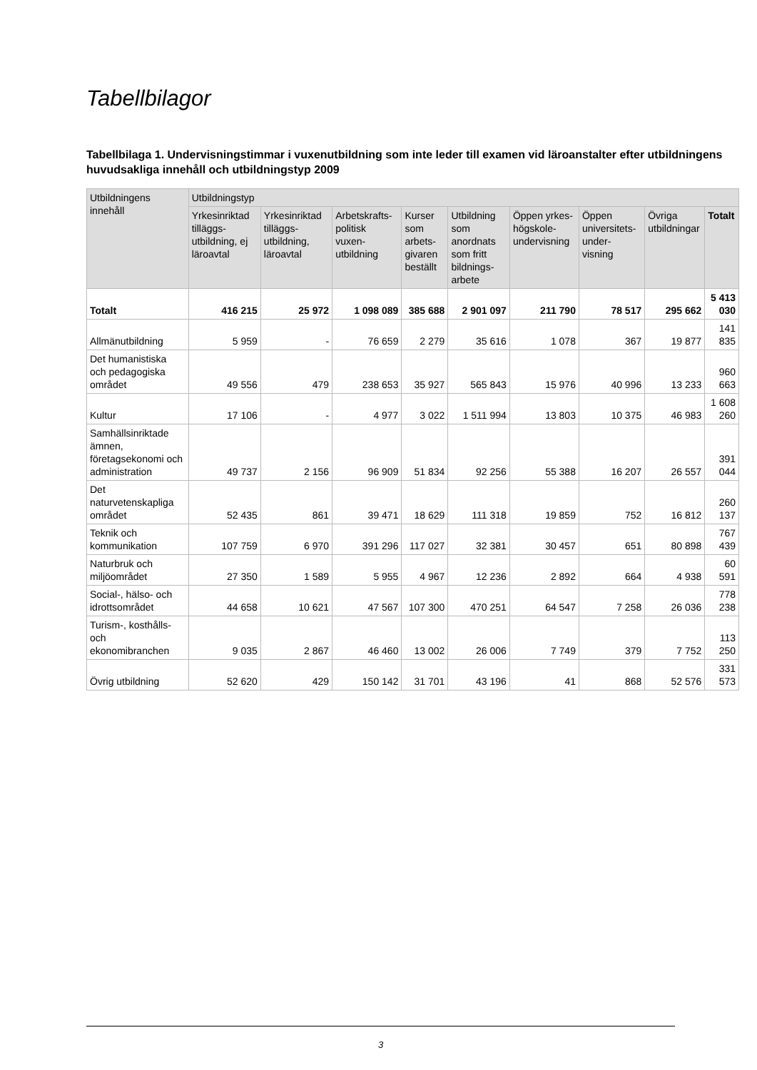Tabellbilagor
Tabellbilaga 1. Undervisningstimmar i vuxenutbildning som inte leder till examen vid läroanstalter efter utbildningens huvudsakliga innehåll och utbildningstyp 2009
| Utbildningens innehåll | Utbildningstyp | | | | | | | | |
| --- | --- | --- | --- | --- | --- | --- | --- | --- | --- |
| | Yrkesinriktad tilläggs-utbildning, ej läroavtal | Yrkesinriktad tilläggs-utbildning, läroavtal | Arbetskrafts-politisk vuxen-utbildning | Kurser som arbets-givaren beställt | Utbildning som anordnats som fritt bildnings-arbete | Öppen yrkes-högskole-undervisning | Öppen universitets-under-visning | Övriga utbildningar | Totalt |
| Totalt | 416 215 | 25 972 | 1 098 089 | 385 688 | 2 901 097 | 211 790 | 78 517 | 295 662 | 5 413 030 |
| Allmänutbildning | 5 959 | - | 76 659 | 2 279 | 35 616 | 1 078 | 367 | 19 877 | 141 835 |
| Det humanistiska och pedagogiska området | 49 556 | 479 | 238 653 | 35 927 | 565 843 | 15 976 | 40 996 | 13 233 | 960 663 |
| Kultur | 17 106 | - | 4 977 | 3 022 | 1 511 994 | 13 803 | 10 375 | 46 983 | 1 608 260 |
| Samhällsinriktade ämnen, företagsekonomi och administration | 49 737 | 2 156 | 96 909 | 51 834 | 92 256 | 55 388 | 16 207 | 26 557 | 391 044 |
| Det naturvetenskapliga området | 52 435 | 861 | 39 471 | 18 629 | 111 318 | 19 859 | 752 | 16 812 | 260 137 |
| Teknik och kommunikation | 107 759 | 6 970 | 391 296 | 117 027 | 32 381 | 30 457 | 651 | 80 898 | 767 439 |
| Naturbruk och miljöområdet | 27 350 | 1 589 | 5 955 | 4 967 | 12 236 | 2 892 | 664 | 4 938 | 60 591 |
| Social-, hälso- och idrottsområdet | 44 658 | 10 621 | 47 567 | 107 300 | 470 251 | 64 547 | 7 258 | 26 036 | 778 238 |
| Turism-, kosthålls-och ekonomibranchen | 9 035 | 2 867 | 46 460 | 13 002 | 26 006 | 7 749 | 379 | 7 752 | 113 250 |
| Övrig utbildning | 52 620 | 429 | 150 142 | 31 701 | 43 196 | 41 | 868 | 52 576 | 331 573 |
3